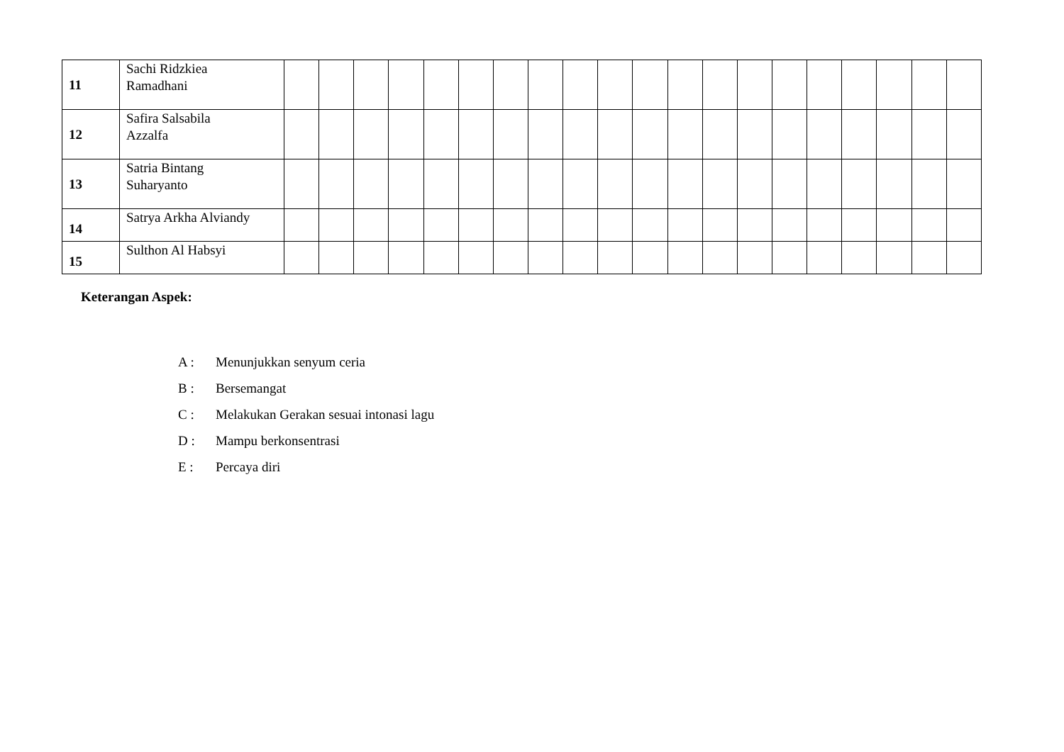| 11 | Sachi Ridzkiea Ramadhani | | | | | | | | | | | | | | | | | | | | |
| 12 | Safira Salsabila Azzalfa | | | | | | | | | | | | | | | | | | | | |
| 13 | Satria Bintang Suharyanto | | | | | | | | | | | | | | | | | | | | |
| 14 | Satrya Arkha Alviandy | | | | | | | | | | | | | | | | | | | | |
| 15 | Sulthon Al Habsyi | | | | | | | | | | | | | | | | | | | | |
Keterangan Aspek:
A : Menunjukkan senyum ceria
B : Bersemangat
C : Melakukan Gerakan sesuai intonasi lagu
D : Mampu berkonsentrasi
E : Percaya diri